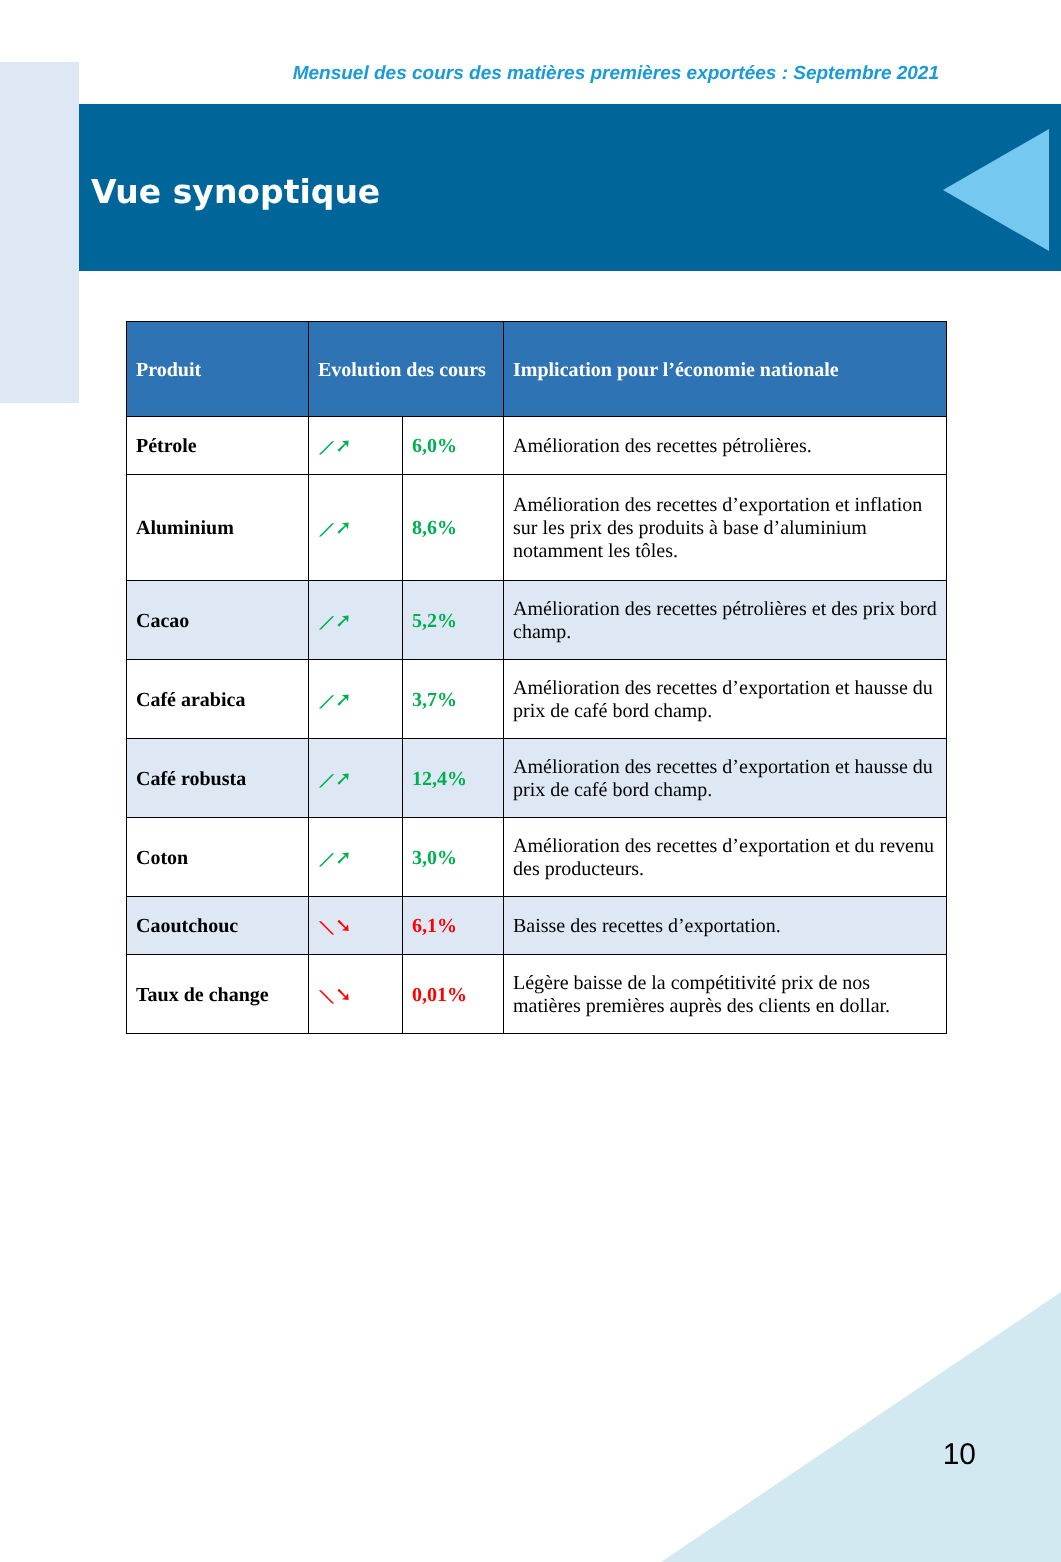Mensuel des cours des matières premières exportées : Septembre 2021
Vue synoptique
| Produit | Evolution des cours | | Implication pour l’économie nationale |
| --- | --- | --- | --- |
| Pétrole | ⟋➚ | 6,0% | Amélioration des recettes pétrolières. |
| Aluminium | ⟋➚ | 8,6% | Amélioration des recettes d’exportation et inflation sur les prix des produits à base d’aluminium notamment les tôles. |
| Cacao | ⟋➚ | 5,2% | Amélioration des recettes pétrolières et des prix bord champ. |
| Café arabica | ⟋➚ | 3,7% | Amélioration des recettes d’exportation et hausse du prix de café bord champ. |
| Café robusta | ⟋➚ | 12,4% | Amélioration des recettes d’exportation et hausse du prix de café bord champ. |
| Coton | ⟋➚ | 3,0% | Amélioration des recettes d’exportation et du revenu des producteurs. |
| Caoutchouc | ⟍➘ | 6,1% | Baisse des recettes d’exportation. |
| Taux de change | ⟍➘ | 0,01% | Légère baisse de la compétitivité prix de nos matières premières auprès des clients en dollar. |
10